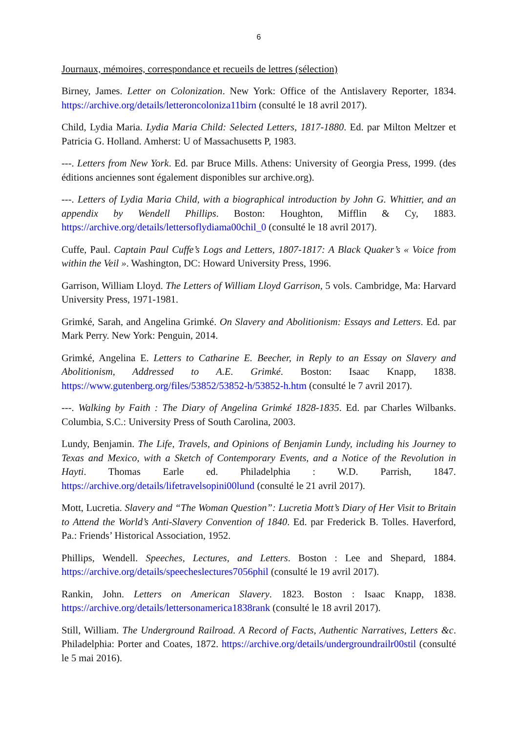6
Journaux, mémoires, correspondance et recueils de lettres (sélection)
Birney, James. Letter on Colonization. New York: Office of the Antislavery Reporter, 1834. https://archive.org/details/letteroncoloniza11birn (consulté le 18 avril 2017).
Child, Lydia Maria. Lydia Maria Child: Selected Letters, 1817-1880. Ed. par Milton Meltzer et Patricia G. Holland. Amherst: U of Massachusetts P, 1983.
---. Letters from New York. Ed. par Bruce Mills. Athens: University of Georgia Press, 1999. (des éditions anciennes sont également disponibles sur archive.org).
---. Letters of Lydia Maria Child, with a biographical introduction by John G. Whittier, and an appendix by Wendell Phillips. Boston: Houghton, Mifflin & Cy, 1883. https://archive.org/details/lettersoflydiama00chil_0 (consulté le 18 avril 2017).
Cuffe, Paul. Captain Paul Cuffe’s Logs and Letters, 1807-1817: A Black Quaker’s « Voice from within the Veil ». Washington, DC: Howard University Press, 1996.
Garrison, William Lloyd. The Letters of William Lloyd Garrison, 5 vols. Cambridge, Ma: Harvard University Press, 1971-1981.
Grimké, Sarah, and Angelina Grimké. On Slavery and Abolitionism: Essays and Letters. Ed. par Mark Perry. New York: Penguin, 2014.
Grimké, Angelina E. Letters to Catharine E. Beecher, in Reply to an Essay on Slavery and Abolitionism, Addressed to A.E. Grimké. Boston: Isaac Knapp, 1838. https://www.gutenberg.org/files/53852/53852-h/53852-h.htm (consulté le 7 avril 2017).
---. Walking by Faith : The Diary of Angelina Grimké 1828-1835. Ed. par Charles Wilbanks. Columbia, S.C.: University Press of South Carolina, 2003.
Lundy, Benjamin. The Life, Travels, and Opinions of Benjamin Lundy, including his Journey to Texas and Mexico, with a Sketch of Contemporary Events, and a Notice of the Revolution in Hayti. Thomas Earle ed. Philadelphia : W.D. Parrish, 1847. https://archive.org/details/lifetravelsopini00lund (consulté le 21 avril 2017).
Mott, Lucretia. Slavery and “The Woman Question”: Lucretia Mott’s Diary of Her Visit to Britain to Attend the World’s Anti-Slavery Convention of 1840. Ed. par Frederick B. Tolles. Haverford, Pa.: Friends’ Historical Association, 1952.
Phillips, Wendell. Speeches, Lectures, and Letters. Boston : Lee and Shepard, 1884. https://archive.org/details/speecheslectures7056phil (consulté le 19 avril 2017).
Rankin, John. Letters on American Slavery. 1823. Boston : Isaac Knapp, 1838. https://archive.org/details/lettersonamerica1838rank (consulté le 18 avril 2017).
Still, William. The Underground Railroad. A Record of Facts, Authentic Narratives, Letters &c. Philadelphia: Porter and Coates, 1872. https://archive.org/details/undergroundrailr00stil (consulté le 5 mai 2016).